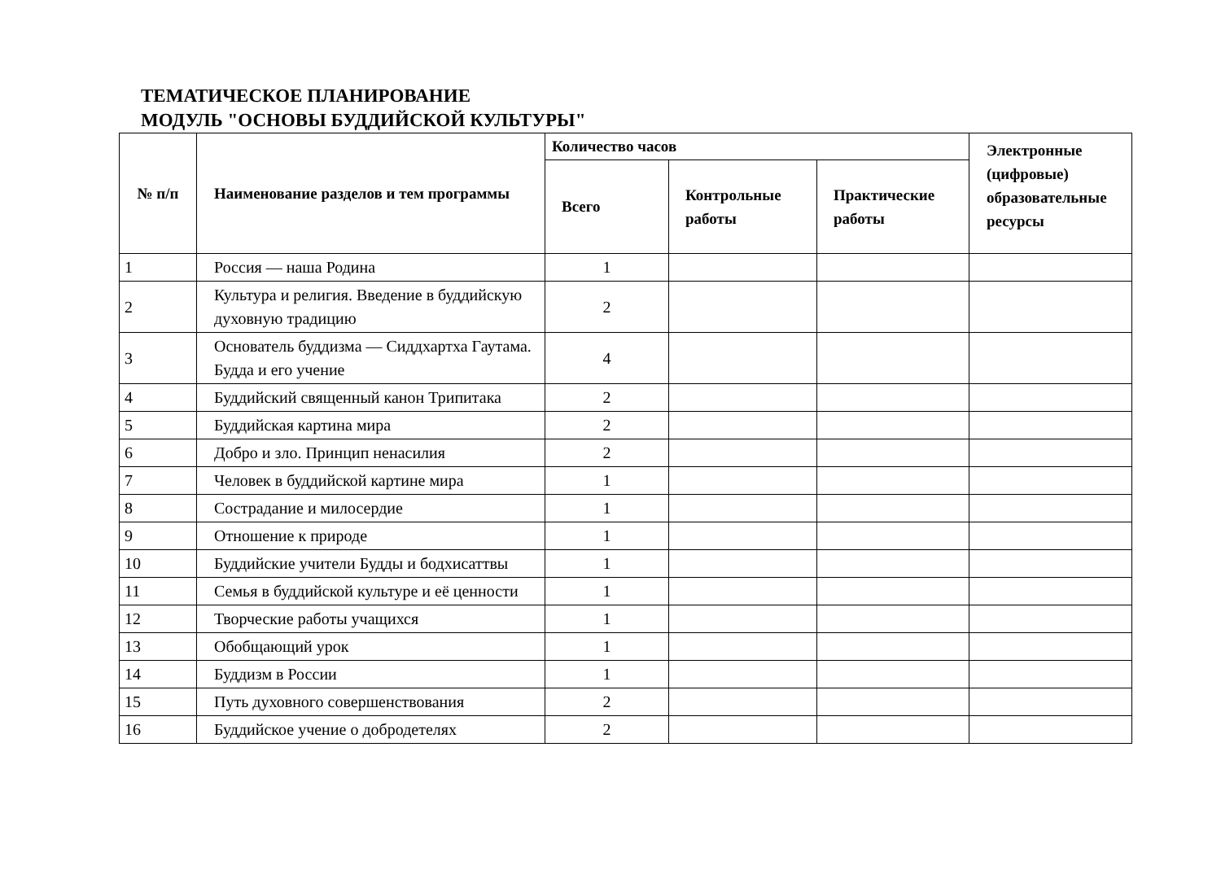ТЕМАТИЧЕСКОЕ ПЛАНИРОВАНИЕ
МОДУЛЬ "ОСНОВЫ БУДДИЙСКОЙ КУЛЬТУРЫ"
| № п/п | Наименование разделов и тем программы | Количество часов | | | Электронные (цифровые) образовательные ресурсы |
| --- | --- | --- | --- | --- | --- |
| | | Всего | Контрольные работы | Практические работы | |
| 1 | Россия — наша Родина | 1 | | | |
| 2 | Культура и религия. Введение в буддийскую духовную традицию | 2 | | | |
| 3 | Основатель буддизма — Сиддхартха Гаутама. Будда и его учение | 4 | | | |
| 4 | Буддийский священный канон Трипитака | 2 | | | |
| 5 | Буддийская картина мира | 2 | | | |
| 6 | Добро и зло. Принцип ненасилия | 2 | | | |
| 7 | Человек в буддийской картине мира | 1 | | | |
| 8 | Сострадание и милосердие | 1 | | | |
| 9 | Отношение к природе | 1 | | | |
| 10 | Буддийские учители Будды и бодхисаттвы | 1 | | | |
| 11 | Семья в буддийской культуре и её ценности | 1 | | | |
| 12 | Творческие работы учащихся | 1 | | | |
| 13 | Обобщающий урок | 1 | | | |
| 14 | Буддизм в России | 1 | | | |
| 15 | Путь духовного совершенствования | 2 | | | |
| 16 | Буддийское учение о добродетелях | 2 | | | |